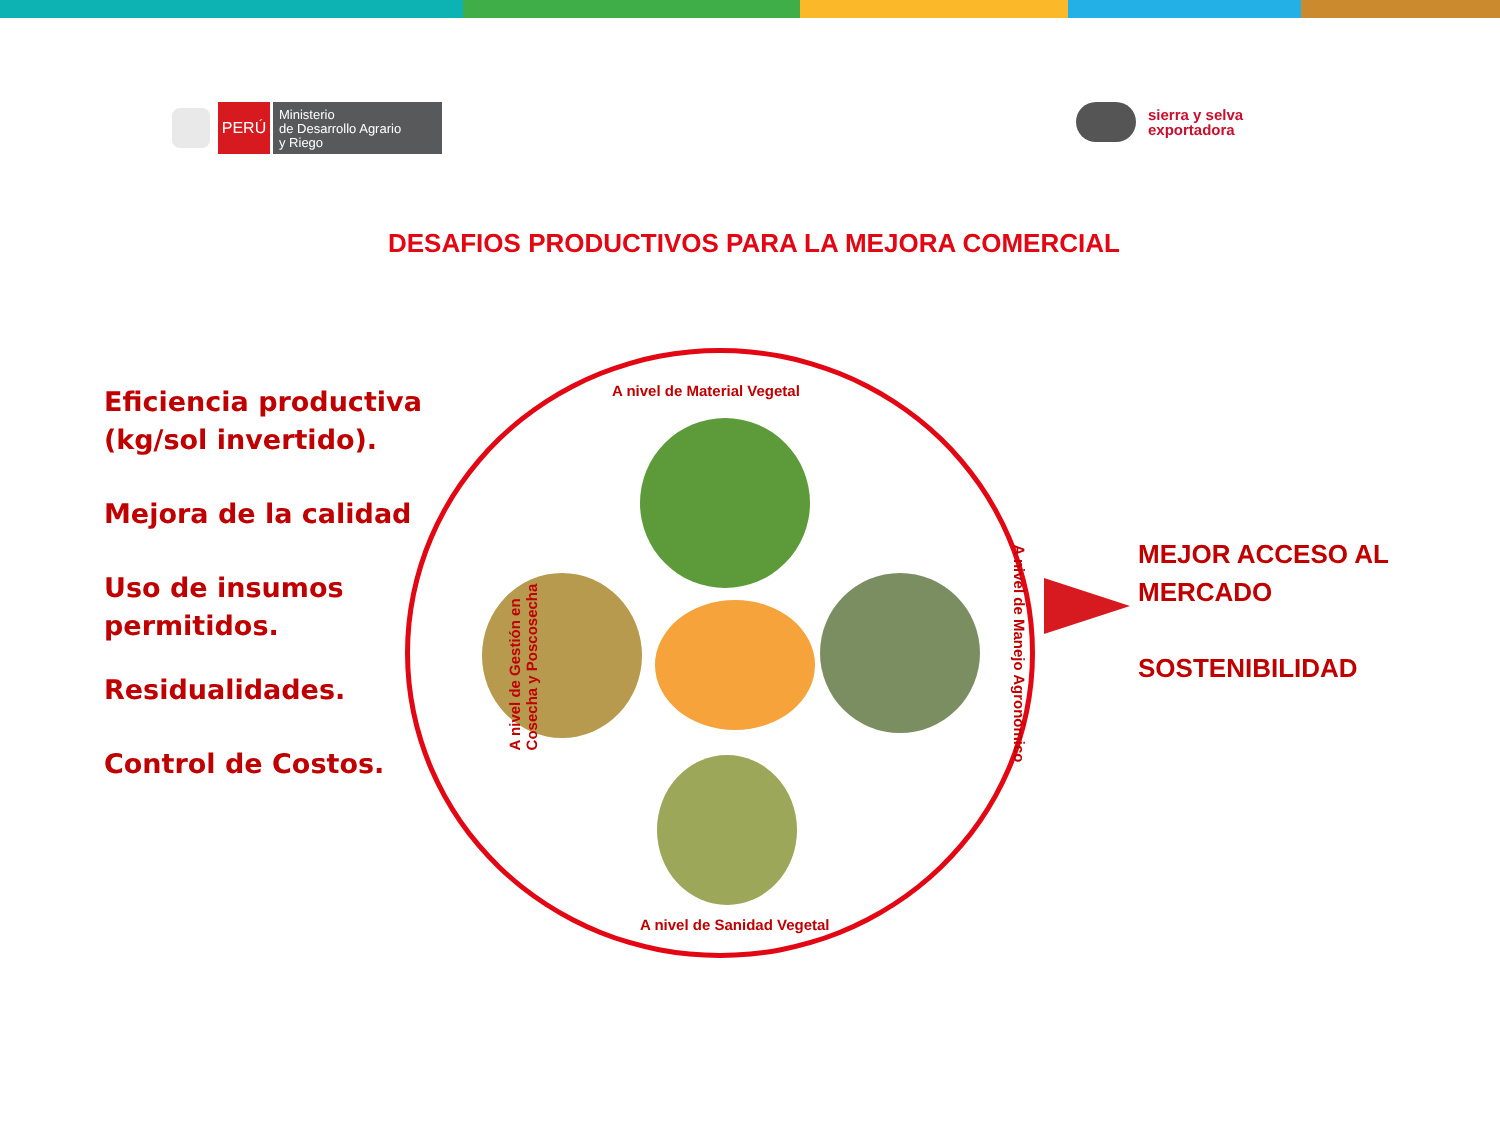PERÚ
Ministerio
de Desarrollo Agrario
y Riego
sierra y selva
exportadora
DESAFIOS PRODUCTIVOS PARA LA MEJORA COMERCIAL
Eficiencia productiva
(kg/sol invertido).
Mejora de la calidad
Uso de insumos
permitidos.
Residualidades.
Control de Costos.
A nivel de Material Vegetal
A nivel de Gestión en
Cosecha y Poscosecha
A nivel de Manejo Agronómico
A nivel de Sanidad Vegetal
MEJOR ACCESO AL
MERCADO
SOSTENIBILIDAD